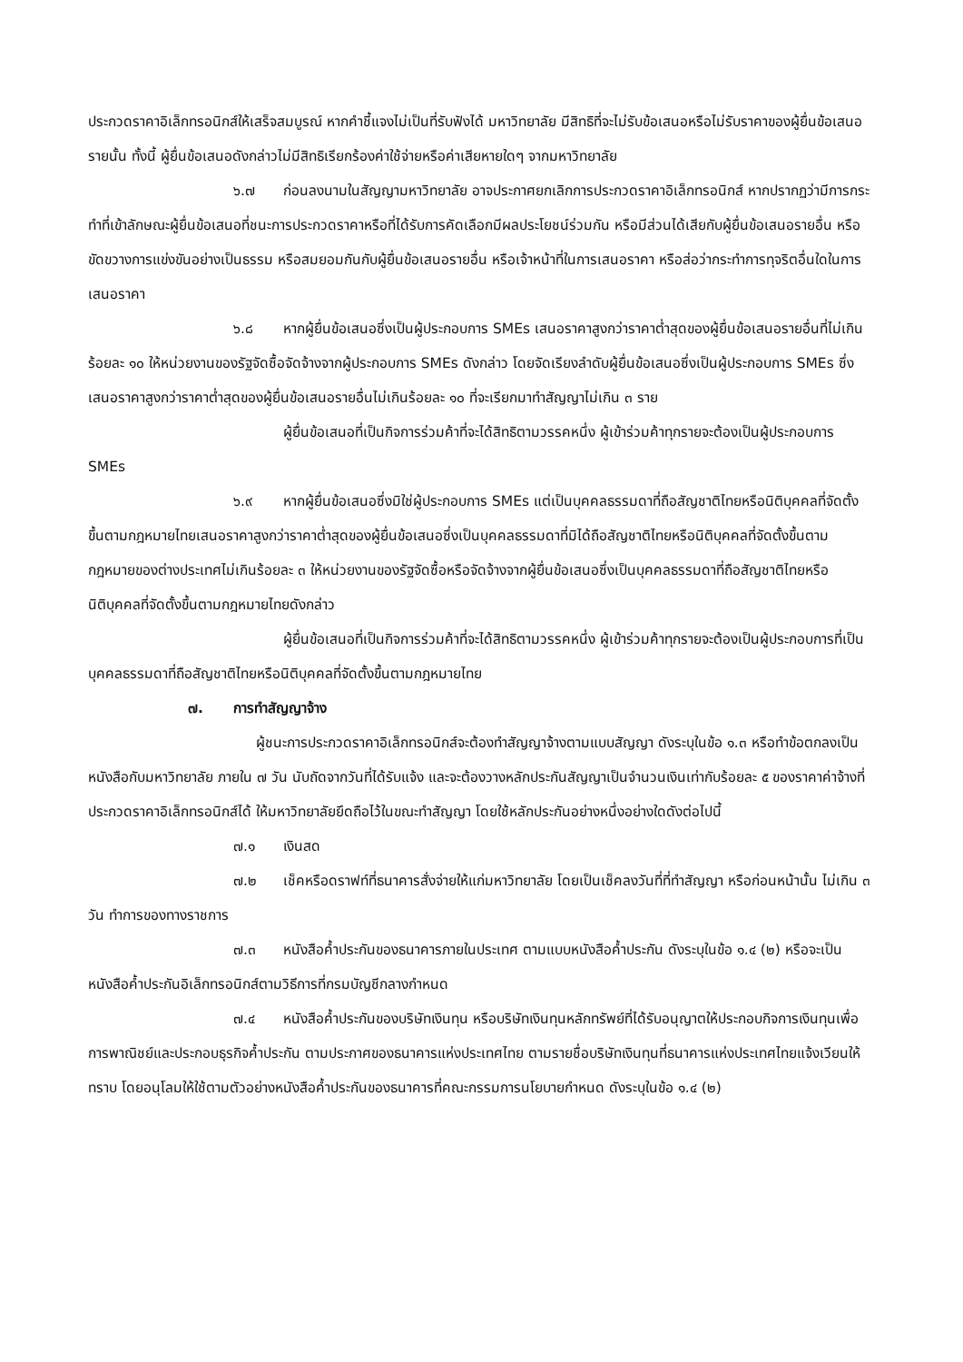ประกวดราคาอิเล็กทรอนิกส์ให้เสร็จสมบูรณ์ หากคำชี้แจงไม่เป็นที่รับฟังได้ มหาวิทยาลัย มีสิทธิที่จะไม่รับข้อเสนอหรือไม่รับราคาของผู้ยื่นข้อเสนอรายนั้น ทั้งนี้ ผู้ยื่นข้อเสนอดังกล่าวไม่มีสิทธิเรียกร้องค่าใช้จ่ายหรือค่าเสียหายใดๆ จากมหาวิทยาลัย
๖.๗ ก่อนลงนามในสัญญามหาวิทยาลัย อาจประกาศยกเลิกการประกวดราคาอิเล็กทรอนิกส์ หากปรากฏว่ามีการกระทำที่เข้าลักษณะผู้ยื่นข้อเสนอที่ชนะการประกวดราคาหรือที่ได้รับการคัดเลือกมีผลประโยชน์ร่วมกัน หรือมีส่วนได้เสียกับผู้ยื่นข้อเสนอรายอื่น หรือขัดขวางการแข่งขันอย่างเป็นธรรม หรือสมยอมกันกับผู้ยื่นข้อเสนอรายอื่น หรือเจ้าหน้าที่ในการเสนอราคา หรือส่อว่ากระทำการทุจริตอื่นใดในการเสนอราคา
๖.๘ หากผู้ยื่นข้อเสนอซึ่งเป็นผู้ประกอบการ SMEs เสนอราคาสูงกว่าราคาต่ำสุดของผู้ยื่นข้อเสนอรายอื่นที่ไม่เกินร้อยละ ๑๐ ให้หน่วยงานของรัฐจัดซื้อจัดจ้างจากผู้ประกอบการ SMEs ดังกล่าว โดยจัดเรียงลำดับผู้ยื่นข้อเสนอซึ่งเป็นผู้ประกอบการ SMEs ซึ่งเสนอราคาสูงกว่าราคาต่ำสุดของผู้ยื่นข้อเสนอรายอื่นไม่เกินร้อยละ ๑๐ ที่จะเรียกมาทำสัญญาไม่เกิน ๓ ราย
ผู้ยื่นข้อเสนอที่เป็นกิจการร่วมค้าที่จะได้สิทธิตามวรรคหนึ่ง ผู้เข้าร่วมค้าทุกรายจะต้องเป็นผู้ประกอบการ SMEs
๖.๙ หากผู้ยื่นข้อเสนอซึ่งมิใช่ผู้ประกอบการ SMEs แต่เป็นบุคคลธรรมดาที่ถือสัญชาติไทยหรือนิติบุคคลที่จัดตั้งขึ้นตามกฎหมายไทยเสนอราคาสูงกว่าราคาต่ำสุดของผู้ยื่นข้อเสนอซึ่งเป็นบุคคลธรรมดาที่มิได้ถือสัญชาติไทยหรือนิติบุคคลที่จัดตั้งขึ้นตามกฎหมายของต่างประเทศไม่เกินร้อยละ ๓ ให้หน่วยงานของรัฐจัดซื้อหรือจัดจ้างจากผู้ยื่นข้อเสนอซึ่งเป็นบุคคลธรรมดาที่ถือสัญชาติไทยหรือนิติบุคคลที่จัดตั้งขึ้นตามกฎหมายไทยดังกล่าว
ผู้ยื่นข้อเสนอที่เป็นกิจการร่วมค้าที่จะได้สิทธิตามวรรคหนึ่ง ผู้เข้าร่วมค้าทุกรายจะต้องเป็นผู้ประกอบการที่เป็นบุคคลธรรมดาที่ถือสัญชาติไทยหรือนิติบุคคลที่จัดตั้งขึ้นตามกฎหมายไทย
๗. การทำสัญญาจ้าง
ผู้ชนะการประกวดราคาอิเล็กทรอนิกส์จะต้องทำสัญญาจ้างตามแบบสัญญา ดังระบุในข้อ ๑.๓ หรือทำข้อตกลงเป็นหนังสือกับมหาวิทยาลัย ภายใน ๗ วัน นับถัดจากวันที่ได้รับแจ้ง และจะต้องวางหลักประกันสัญญาเป็นจำนวนเงินเท่ากับร้อยละ ๕ ของราคาค่าจ้างที่ประกวดราคาอิเล็กทรอนิกส์ได้ ให้มหาวิทยาลัยยึดถือไว้ในขณะทำสัญญา โดยใช้หลักประกันอย่างหนึ่งอย่างใดดังต่อไปนี้
๗.๑ เงินสด
๗.๒ เช็คหรือดราฟท์ที่ธนาคารสั่งจ่ายให้แก่มหาวิทยาลัย โดยเป็นเช็คลงวันที่ที่ทำสัญญา หรือก่อนหน้านั้น ไม่เกิน ๓ วัน ทำการของทางราชการ
๗.๓ หนังสือค้ำประกันของธนาคารภายในประเทศ ตามแบบหนังสือค้ำประกัน ดังระบุในข้อ ๑.๔ (๒) หรือจะเป็นหนังสือค้ำประกันอิเล็กทรอนิกส์ตามวิธีการที่กรมบัญชีกลางกำหนด
๗.๔ หนังสือค้ำประกันของบริษัทเงินทุน หรือบริษัทเงินทุนหลักทรัพย์ที่ได้รับอนุญาตให้ประกอบกิจการเงินทุนเพื่อการพาณิชย์และประกอบธุรกิจค้ำประกัน ตามประกาศของธนาคารแห่งประเทศไทย ตามรายชื่อบริษัทเงินทุนที่ธนาคารแห่งประเทศไทยแจ้งเวียนให้ทราบ โดยอนุโลมให้ใช้ตามตัวอย่างหนังสือค้ำประกันของธนาคารที่คณะกรรมการนโยบายกำหนด ดังระบุในข้อ ๑.๔ (๒)